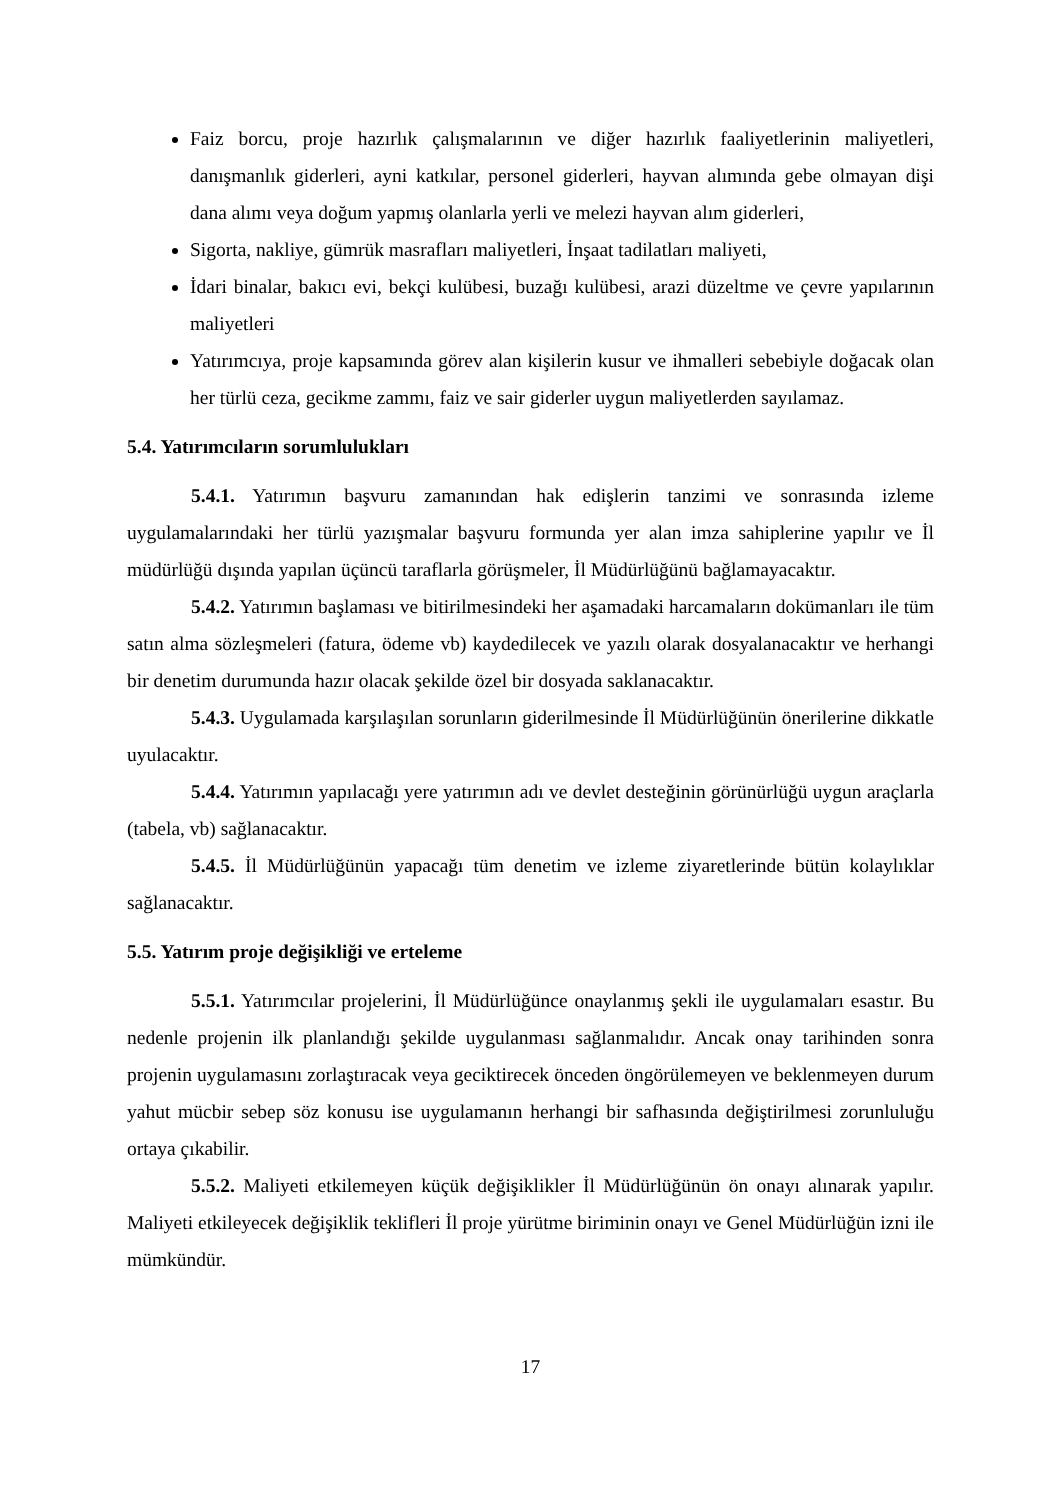Faiz borcu, proje hazırlık çalışmalarının ve diğer hazırlık faaliyetlerinin maliyetleri, danışmanlık giderleri, ayni katkılar, personel giderleri, hayvan alımında gebe olmayan dişi dana alımı veya doğum yapmış olanlarla yerli ve melezi hayvan alım giderleri,
Sigorta, nakliye, gümrük masrafları maliyetleri, İnşaat tadilatları maliyeti,
İdari binalar, bakıcı evi, bekçi kulübesi, buzağı kulübesi, arazi düzeltme ve çevre yapılarının maliyetleri
Yatırımcıya, proje kapsamında görev alan kişilerin kusur ve ihmalleri sebebiyle doğacak olan her türlü ceza, gecikme zammı, faiz ve sair giderler uygun maliyetlerden sayılamaz.
5.4. Yatırımcıların sorumlulukları
5.4.1. Yatırımın başvuru zamanından hak edişlerin tanzimi ve sonrasında izleme uygulamalarındaki her türlü yazışmalar başvuru formunda yer alan imza sahiplerine yapılır ve İl müdürlüğü dışında yapılan üçüncü taraflarla görüşmeler, İl Müdürlüğünü bağlamayacaktır.
5.4.2. Yatırımın başlaması ve bitirilmesindeki her aşamadaki harcamaların dokümanları ile tüm satın alma sözleşmeleri (fatura, ödeme vb) kaydedilecek ve yazılı olarak dosyalanacaktır ve herhangi bir denetim durumunda hazır olacak şekilde özel bir dosyada saklanacaktır.
5.4.3. Uygulamada karşılaşılan sorunların giderilmesinde İl Müdürlüğünün önerilerine dikkatle uyulacaktır.
5.4.4. Yatırımın yapılacağı yere yatırımın adı ve devlet desteğinin görünürlüğü uygun araçlarla (tabela, vb) sağlanacaktır.
5.4.5. İl Müdürlüğünün yapacağı tüm denetim ve izleme ziyaretlerinde bütün kolaylıklar sağlanacaktır.
5.5. Yatırım proje değişikliği ve erteleme
5.5.1. Yatırımcılar projelerini, İl Müdürlüğünce onaylanmış şekli ile uygulamaları esastır. Bu nedenle projenin ilk planlandığı şekilde uygulanması sağlanmalıdır. Ancak onay tarihinden sonra projenin uygulamasını zorlaştıracak veya geciktirecek önceden öngörülemeyen ve beklenmeyen durum yahut mücbir sebep söz konusu ise uygulamanın herhangi bir safhasında değiştirilmesi zorunluluğu ortaya çıkabilir.
5.5.2. Maliyeti etkilemeyen küçük değişiklikler İl Müdürlüğünün ön onayı alınarak yapılır. Maliyeti etkileyecek değişiklik teklifleri İl proje yürütme biriminin onayı ve Genel Müdürlüğün izni ile mümkündür.
17